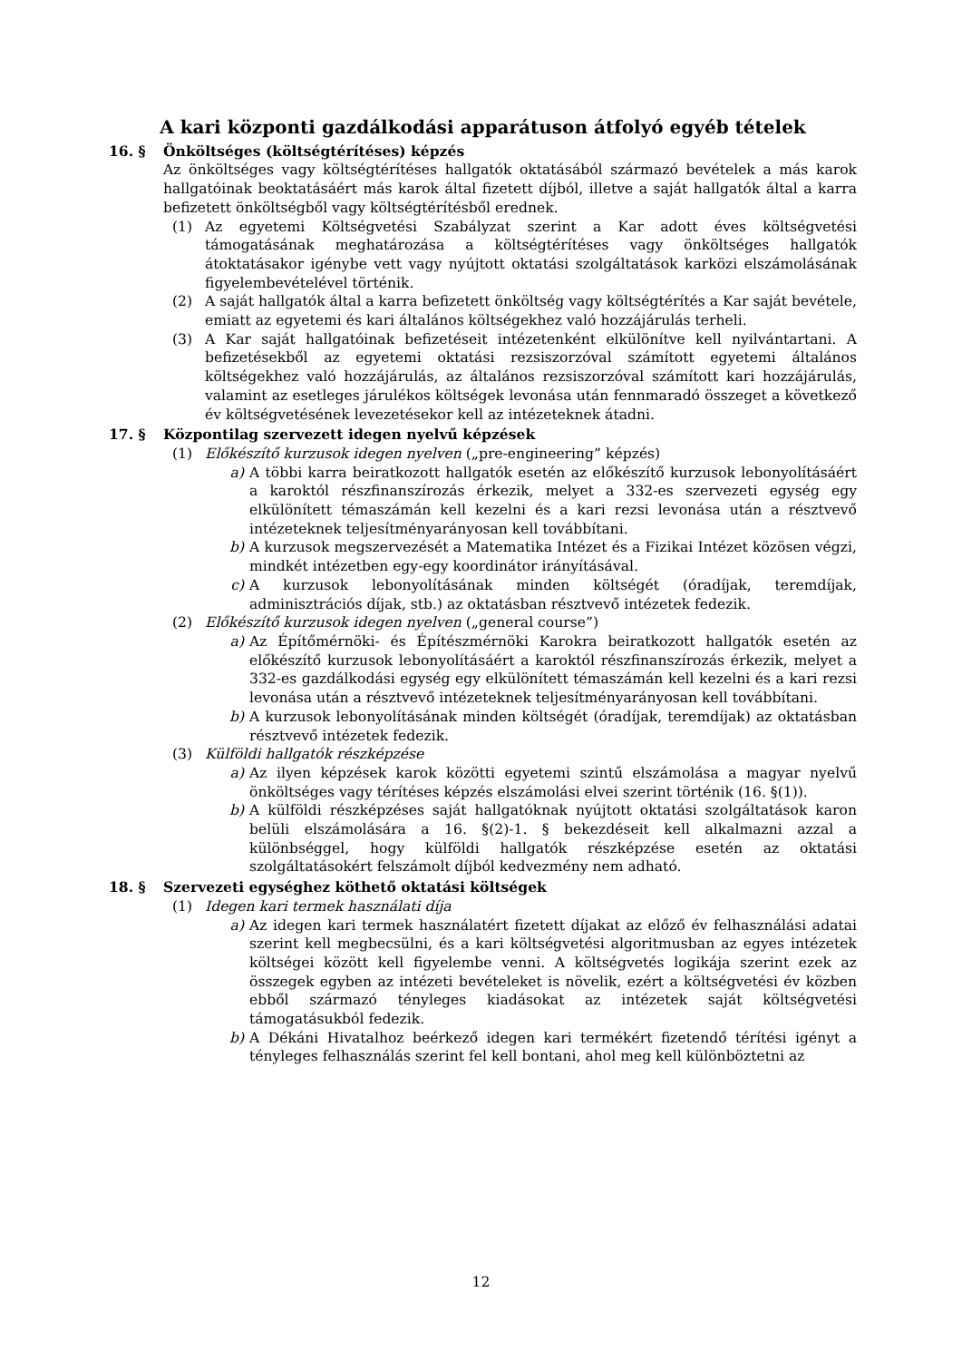A kari központi gazdálkodási apparátuson átfolyó egyéb tételek
16. § Önköltséges (költségtérítéses) képzés
Az önköltséges vagy költségtérítéses hallgatók oktatásából származó bevételek a más karok hallgatóinak beoktatásáért más karok által fizetett díjból, illetve a saját hallgatók által a karra befizetett önköltségből vagy költségtérítésből erednek.
(1) Az egyetemi Költségvetési Szabályzat szerint a Kar adott éves költségvetési támogatásának meghatározása a költségtérítéses vagy önköltséges hallgatók átoktatásakor igénybe vett vagy nyújtott oktatási szolgáltatások karközi elszámolásának figyelembevételével történik.
(2) A saját hallgatók által a karra befizetett önköltség vagy költségtérítés a Kar saját bevétele, emiatt az egyetemi és kari általános költségekhez való hozzájárulás terheli.
(3) A Kar saját hallgatóinak befizetéseit intézetenként elkülönítve kell nyilvántartani. A befizetésekből az egyetemi oktatási rezsiszorzóval számított egyetemi általános költségekhez való hozzájárulás, az általános rezsiszorzóval számított kari hozzájárulás, valamint az esetleges járulékos költségek levonása után fennmaradó összeget a következő év költségvetésének levezetésekor kell az intézeteknek átadni.
17. § Központilag szervezett idegen nyelvű képzések
(1) Előkészítő kurzusok idegen nyelven („pre-engineering” képzés)
a) A többi karra beiratkozott hallgatók esetén az előkészítő kurzusok lebonyolításáért a karoktól részfinanszírozás érkezik, melyet a 332-es szervezeti egység egy elkülönített témaszámán kell kezelni és a kari rezsi levonása után a résztvevő intézeteknek teljesítményarányosan kell továbbítani.
b) A kurzusok megszervezését a Matematika Intézet és a Fizikai Intézet közösen végzi, mindkét intézetben egy-egy koordinátor irányításával.
c) A kurzusok lebonyolításának minden költségét (óradíjak, teremdíjak, adminisztrációs díjak, stb.) az oktatásban résztvevő intézetek fedezik.
(2) Előkészítő kurzusok idegen nyelven („general course”)
a) Az Építőmérnöki- és Építészmérnöki Karokra beiratkozott hallgatók esetén az előkészítő kurzusok lebonyolításáért a karoktól részfinanszírozás érkezik, melyet a 332-es gazdálkodási egység egy elkülönített témaszámán kell kezelni és a kari rezsi levonása után a résztvevő intézeteknek teljesítményarányosan kell továbbítani.
b) A kurzusok lebonyolításának minden költségét (óradíjak, teremdíjak) az oktatásban résztvevő intézetek fedezik.
(3) Külföldi hallgatók részképzése
a) Az ilyen képzések karok közötti egyetemi szintű elszámolása a magyar nyelvű önköltséges vagy térítéses képzés elszámolási elvei szerint történik (16. §(1)).
b) A külföldi részképzéses saját hallgatóknak nyújtott oktatási szolgáltatások karon belüli elszámolására a 16. §(2)-1. § bekezdéseit kell alkalmazni azzal a különbséggel, hogy külföldi hallgatók részképzése esetén az oktatási szolgáltatásokért felszámolt díjból kedvezmény nem adható.
18. § Szervezeti egységhez köthető oktatási költségek
(1) Idegen kari termek használati díja
a) Az idegen kari termek használatért fizetett díjakat az előző év felhasználási adatai szerint kell megbecsülni, és a kari költségvetési algoritmusban az egyes intézetek költségei között kell figyelembe venni. A költségvetés logikája szerint ezek az összegek egyben az intézeti bevételeket is növelik, ezért a költségvetési év közben ebből származó tényleges kiadásokat az intézetek saját költségvetési támogatásukból fedezik.
b) A Dékáni Hivatalhoz beérkező idegen kari termékért fizetendő térítési igényt a tényleges felhasználás szerint fel kell bontani, ahol meg kell különböztetni az
12